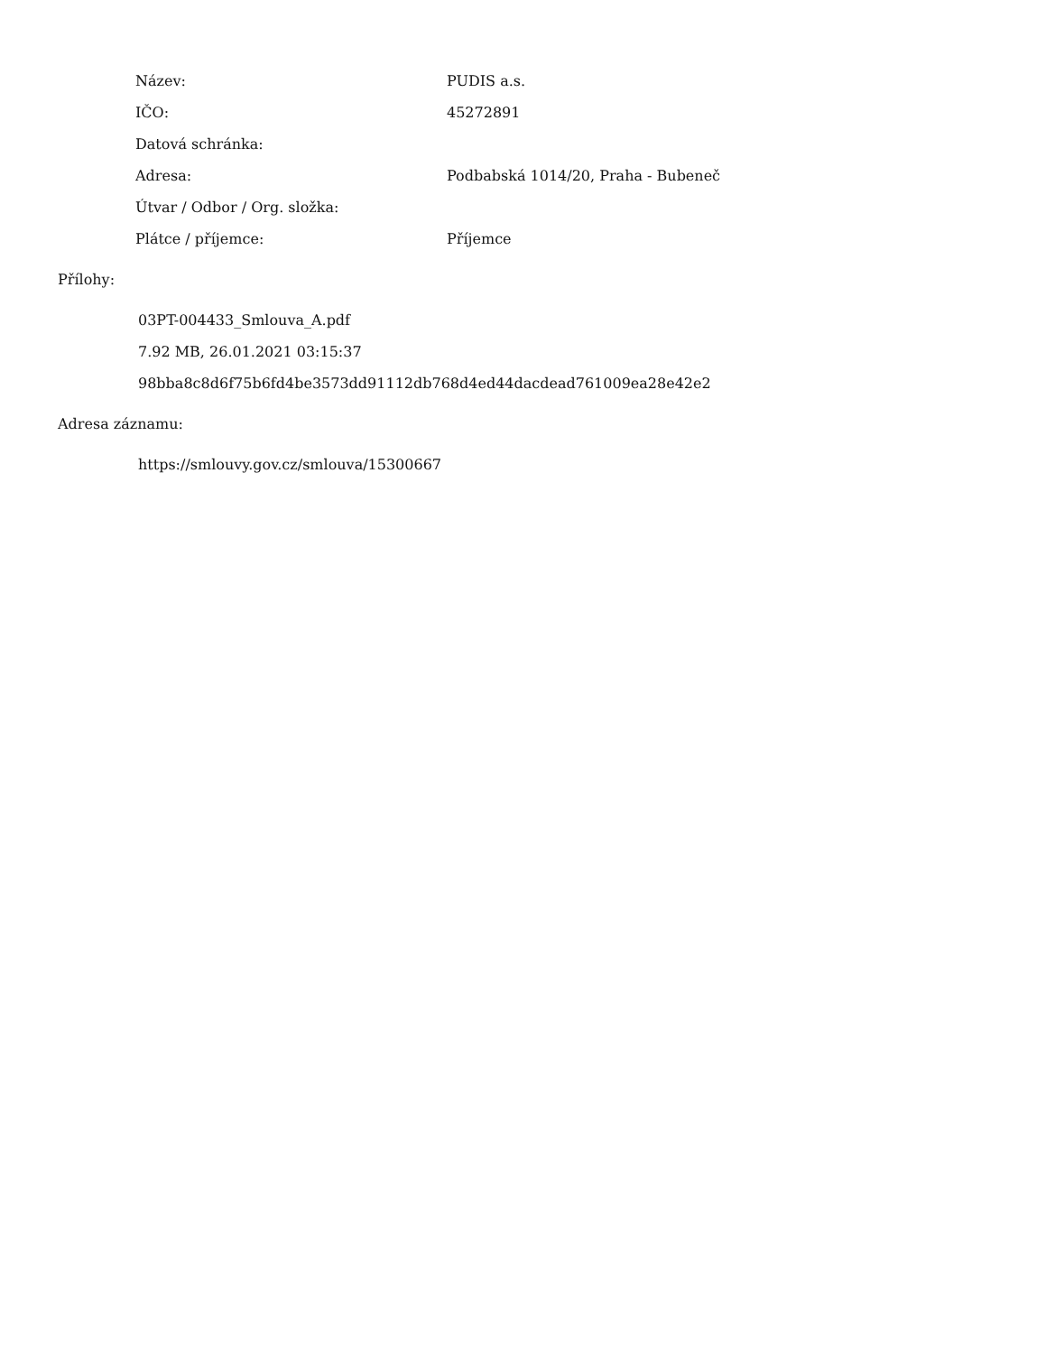| Název: | PUDIS a.s. |
| IČO: | 45272891 |
| Datová schránka: | |
| Adresa: | Podbabská 1014/20, Praha - Bubeneč |
| Útvar / Odbor / Org. složka: | |
| Plátce / příjemce: | Příjemce |
Přílohy:
03PT-004433_Smlouva_A.pdf
7.92 MB, 26.01.2021 03:15:37
98bba8c8d6f75b6fd4be3573dd91112db768d4ed44dacdead761009ea28e42e2
Adresa záznamu:
https://smlouvy.gov.cz/smlouva/15300667